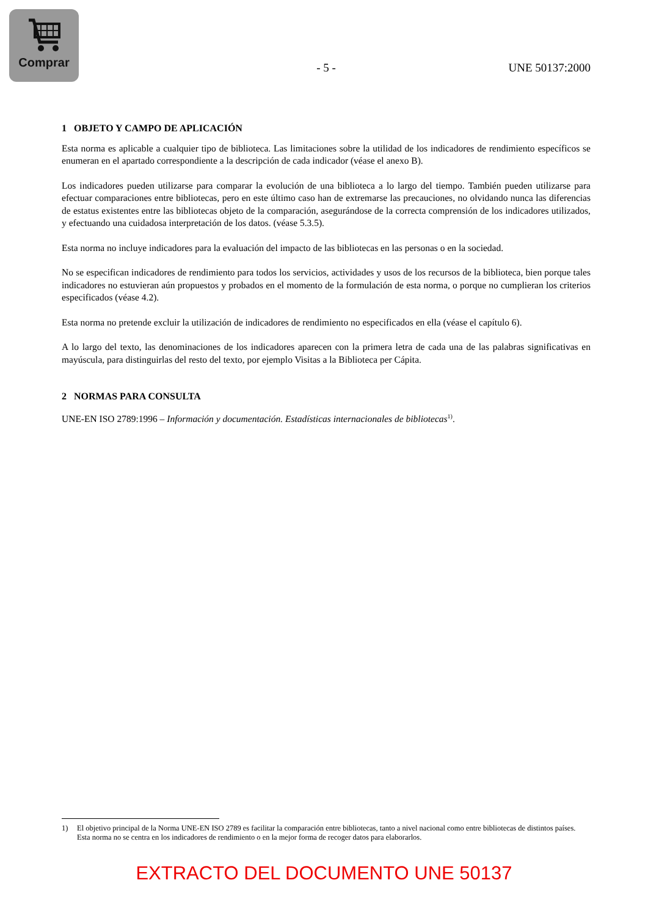Comprar
- 5 - UNE 50137:2000
1 OBJETO Y CAMPO DE APLICACIÓN
Esta norma es aplicable a cualquier tipo de biblioteca. Las limitaciones sobre la utilidad de los indicadores de rendimiento específicos se enumeran en el apartado correspondiente a la descripción de cada indicador (véase el anexo B).
Los indicadores pueden utilizarse para comparar la evolución de una biblioteca a lo largo del tiempo. También pueden utilizarse para efectuar comparaciones entre bibliotecas, pero en este último caso han de extremarse las precauciones, no olvidando nunca las diferencias de estatus existentes entre las bibliotecas objeto de la comparación, asegurándose de la correcta comprensión de los indicadores utilizados, y efectuando una cuidadosa interpretación de los datos. (véase 5.3.5).
Esta norma no incluye indicadores para la evaluación del impacto de las bibliotecas en las personas o en la sociedad.
No se especifican indicadores de rendimiento para todos los servicios, actividades y usos de los recursos de la biblioteca, bien porque tales indicadores no estuvieran aún propuestos y probados en el momento de la formulación de esta norma, o porque no cumplieran los criterios especificados (véase 4.2).
Esta norma no pretende excluir la utilización de indicadores de rendimiento no especificados en ella (véase el capítulo 6).
A lo largo del texto, las denominaciones de los indicadores aparecen con la primera letra de cada una de las palabras significativas en mayúscula, para distinguirlas del resto del texto, por ejemplo Visitas a la Biblioteca per Cápita.
2 NORMAS PARA CONSULTA
UNE-EN ISO 2789:1996 – Información y documentación. Estadísticas internacionales de bibliotecas<sup>1)</sup>.
1) El objetivo principal de la Norma UNE-EN ISO 2789 es facilitar la comparación entre bibliotecas, tanto a nivel nacional como entre bibliotecas de distintos países. Esta norma no se centra en los indicadores de rendimiento o en la mejor forma de recoger datos para elaborarlos.
EXTRACTO DEL DOCUMENTO UNE 50137